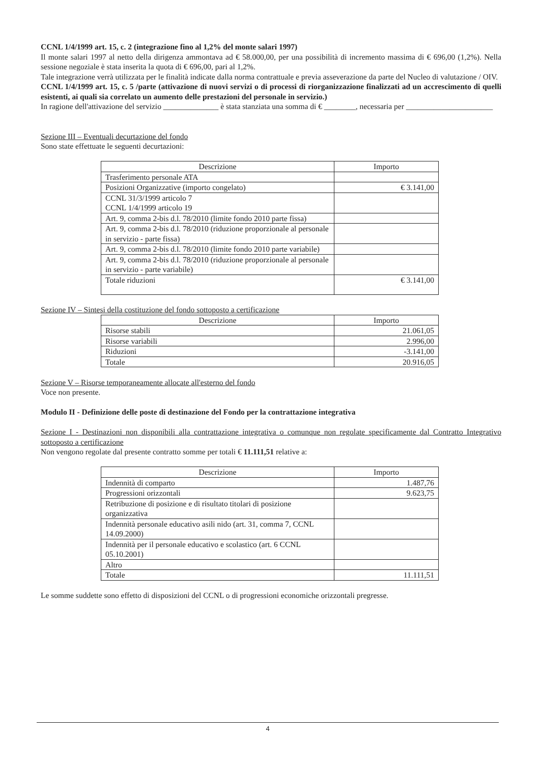CCNL 1/4/1999 art. 15, c. 2 (integrazione fino al 1,2% del monte salari 1997)
Il monte salari 1997 al netto della dirigenza ammontava ad € 58.000,00, per una possibilità di incremento massima di € 696,00 (1,2%). Nella sessione negoziale è stata inserita la quota di € 696,00, pari al 1,2%.
Tale integrazione verrà utilizzata per le finalità indicate dalla norma contrattuale e previa asseverazione da parte del Nucleo di valutazione / OIV.
CCNL 1/4/1999 art. 15, c. 5 /parte (attivazione di nuovi servizi o di processi di riorganizzazione finalizzati ad un accrescimento di quelli esistenti, ai quali sia correlato un aumento delle prestazioni del personale in servizio.)
In ragione dell'attivazione del servizio ______________ è stata stanziata una somma di € ________, necessaria per ______________________
Sezione III – Eventuali decurtazione del fondo
Sono state effettuate le seguenti decurtazioni:
| Descrizione | Importo |
| --- | --- |
| Trasferimento personale ATA | |
| Posizioni Organizzative (importo congelato) | € 3.141,00 |
| CCNL 31/3/1999 articolo 7 CCNL 1/4/1999 articolo 19 | |
| Art. 9, comma 2-bis d.l. 78/2010 (limite fondo 2010 parte fissa) | |
| Art. 9, comma 2-bis d.l. 78/2010 (riduzione proporzionale al personale in servizio - parte fissa) | |
| Art. 9, comma 2-bis d.l. 78/2010 (limite fondo 2010 parte variabile) | |
| Art. 9, comma 2-bis d.l. 78/2010 (riduzione proporzionale al personale in servizio - parte variabile) | |
| Totale riduzioni | € 3.141,00 |
Sezione IV – Sintesi della costituzione del fondo sottoposto a certificazione
| Descrizione | Importo |
| --- | --- |
| Risorse stabili | 21.061,05 |
| Risorse variabili | 2.996,00 |
| Riduzioni | -3.141,00 |
| Totale | 20.916,05 |
Sezione V – Risorse temporaneamente allocate all'esterno del fondo
Voce non presente.
Modulo II - Definizione delle poste di destinazione del Fondo per la contrattazione integrativa
Sezione I - Destinazioni non disponibili alla contrattazione integrativa o comunque non regolate specificamente dal Contratto Integrativo sottoposto a certificazione
Non vengono regolate dal presente contratto somme per totali € 11.111,51 relative a:
| Descrizione | Importo |
| --- | --- |
| Indennità di comparto | 1.487,76 |
| Progressioni orizzontali | 9.623,75 |
| Retribuzione di posizione e di risultato titolari di posizione organizzativa | |
| Indennità personale educativo asili nido (art. 31, comma 7, CCNL 14.09.2000) | |
| Indennità per il personale educativo e scolastico (art. 6 CCNL 05.10.2001) | |
| Altro | |
| Totale | 11.111,51 |
Le somme suddette sono effetto di disposizioni del CCNL o di progressioni economiche orizzontali pregresse.
4